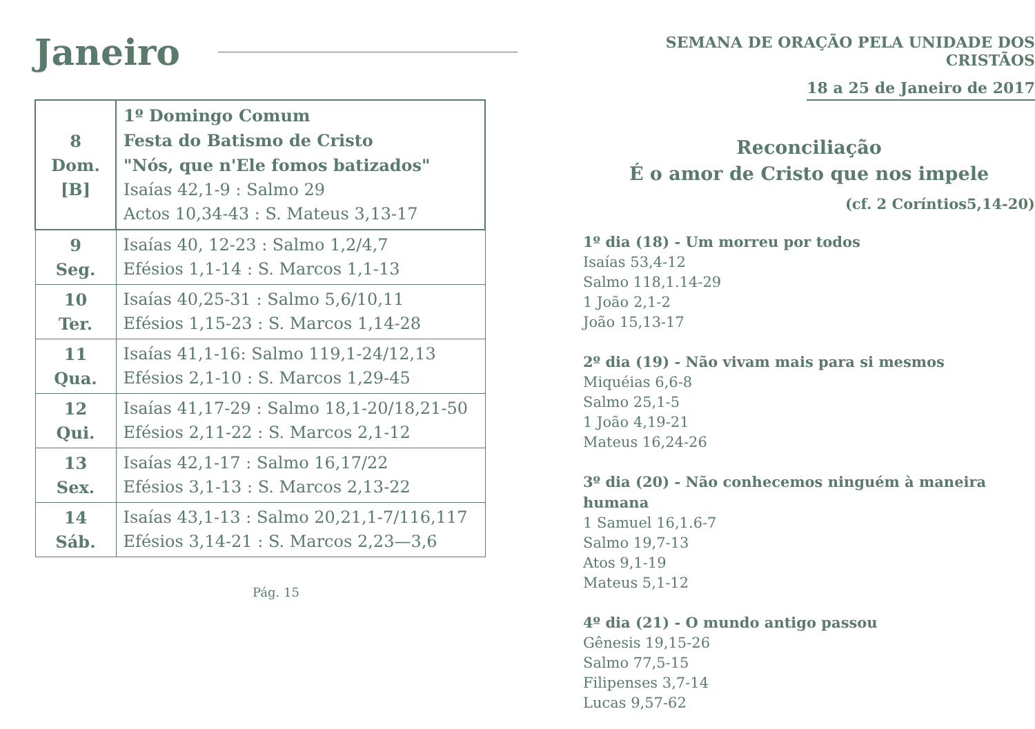Janeiro
| 8 Dom. [B] | 1º Domingo Comum Festa do Batismo de Cristo "Nós, que n'Ele fomos batizados" Isaías 42,1-9 : Salmo 29 Actos 10,34-43 : S. Mateus 3,13-17 |
| 9 Seg. | Isaías 40, 12-23 : Salmo 1,2/4,7 Efésios 1,1-14 : S. Marcos 1,1-13 |
| 10 Ter. | Isaías 40,25-31 : Salmo 5,6/10,11 Efésios 1,15-23 : S. Marcos 1,14-28 |
| 11 Qua. | Isaías 41,1-16: Salmo 119,1-24/12,13 Efésios 2,1-10 : S. Marcos 1,29-45 |
| 12 Qui. | Isaías 41,17-29 : Salmo 18,1-20/18,21-50 Efésios 2,11-22 : S. Marcos 2,1-12 |
| 13 Sex. | Isaías 42,1-17 : Salmo 16,17/22 Efésios 3,1-13 : S. Marcos 2,13-22 |
| 14 Sáb. | Isaías 43,1-13 : Salmo 20,21,1-7/116,117 Efésios 3,14-21 : S. Marcos 2,23—3,6 |
Pág. 15
SEMANA DE ORAÇÃO PELA UNIDADE DOS CRISTÃOS
18 a 25 de Janeiro de 2017
Reconciliação
É o amor de Cristo que nos impele
(cf. 2 Coríntios5,14-20)
1º dia (18) - Um morreu por todos
Isaías 53,4-12
Salmo 118,1.14-29
1 João 2,1-2
João 15,13-17
2º dia (19) - Não vivam mais para si mesmos
Miquéias 6,6-8
Salmo 25,1-5
1 João 4,19-21
Mateus 16,24-26
3º dia (20) - Não conhecemos ninguém à maneira humana
1 Samuel 16,1.6-7
Salmo 19,7-13
Atos 9,1-19
Mateus 5,1-12
4º dia (21) - O mundo antigo passou
Gênesis 19,15-26
Salmo 77,5-15
Filipenses 3,7-14
Lucas 9,57-62